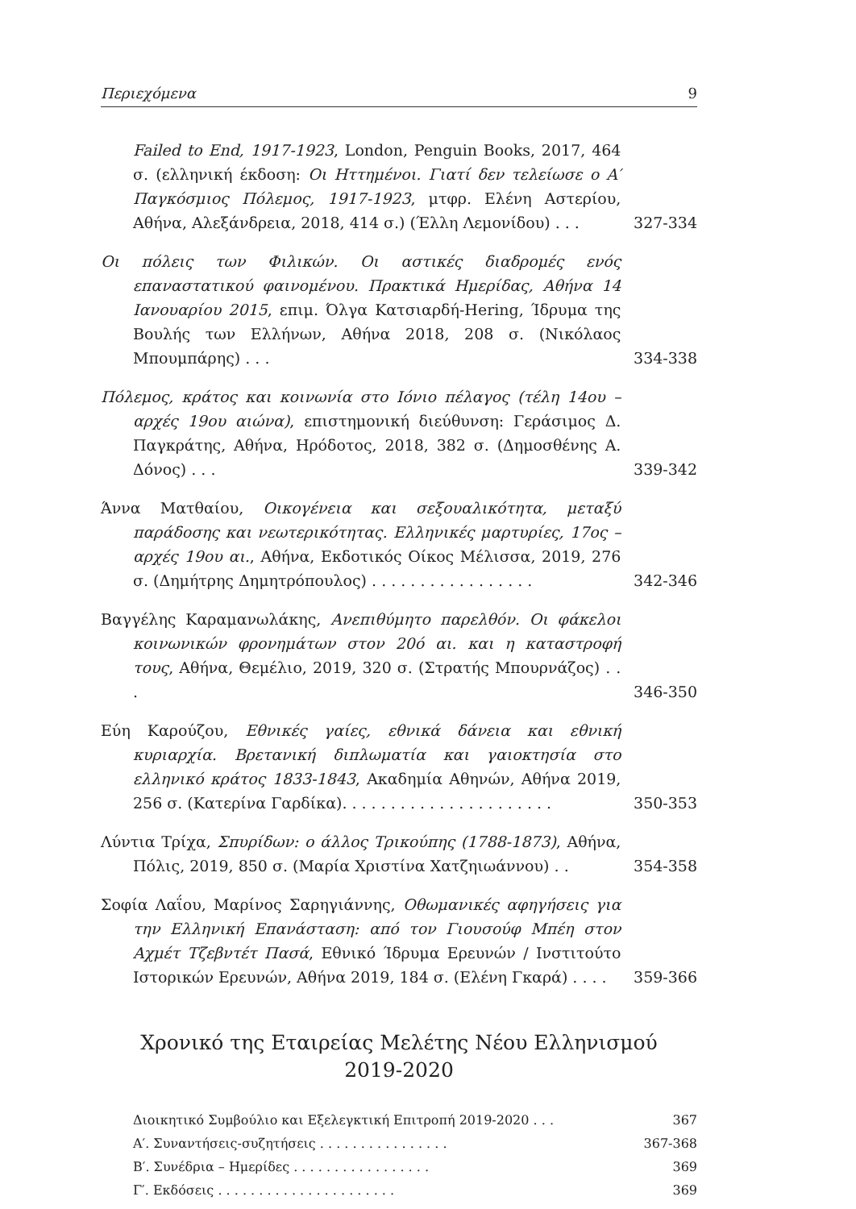Περιεχόμενα 9
Failed to End, 1917-1923, London, Penguin Books, 2017, 464 σ. (ελληνική έκδοση: Οι Ηττημένοι. Γιατί δεν τελείωσε ο Α′ Παγκόσμιος Πόλεμος, 1917-1923, μτφρ. Ελένη Αστερίου, Αθήνα, Αλεξάνδρεια, 2018, 414 σ.) (Έλλη Λεμονίδου) . . .
327-334
Οι πόλεις των Φιλικών. Οι αστικές διαδρομές ενός επαναστατικού φαινομένου. Πρακτικά Ημερίδας, Αθήνα 14 Ιανουαρίου 2015, επιμ. Όλγα Κατσιαρδή-Hering, Ίδρυμα της Βουλής των Ελλήνων, Αθήνα 2018, 208 σ. (Νικόλαος Μπουμπάρης) . . .
334-338
Πόλεμος, κράτος και κοινωνία στο Ιόνιο πέλαγος (τέλη 14ου – αρχές 19ου αιώνα), επιστημονική διεύθυνση: Γεράσιμος Δ. Παγκράτης, Αθήνα, Ηρόδοτος, 2018, 382 σ. (Δημοσθένης Α. Δόνος) . . .
339-342
Άννα Ματθαίου, Οικογένεια και σεξουαλικότητα, μεταξύ παράδοσης και νεωτερικότητας. Ελληνικές μαρτυρίες, 17ος – αρχές 19ου αι., Αθήνα, Εκδοτικός Οίκος Μέλισσα, 2019, 276 σ. (Δημήτρης Δημητρόπουλος) . . . . . . . . . . . . . . . . .
342-346
Βαγγέλης Καραμανωλάκης, Ανεπιθύμητο παρελθόν. Οι φάκελοι κοινωνικών φρονημάτων στον 20ό αι. και η καταστροφή τους, Αθήνα, Θεμέλιο, 2019, 320 σ. (Στρατής Μπουρνάζος) . . .
346-350
Εύη Καρούζου, Εθνικές γαίες, εθνικά δάνεια και εθνική κυριαρχία. Βρετανική διπλωματία και γαιοκτησία στο ελληνικό κράτος 1833-1843, Ακαδημία Αθηνών, Αθήνα 2019, 256 σ. (Κατερίνα Γαρδίκα). . . . . . . . . . . . . . . . . . . . . .
350-353
Λύντια Τρίχα, Σπυρίδων: ο άλλος Τρικούπης (1788-1873), Αθήνα, Πόλις, 2019, 850 σ. (Μαρία Χριστίνα Χατζηιωάννου) . .
354-358
Σοφία Λαΐου, Μαρίνος Σαρηγιάννης, Οθωμανικές αφηγήσεις για την Ελληνική Επανάσταση: από τον Γιουσούφ Μπέη στον Αχμέτ Τζεβντέτ Πασά, Εθνικό Ίδρυμα Ερευνών / Ινστιτούτο Ιστορικών Ερευνών, Αθήνα 2019, 184 σ. (Ελένη Γκαρά) . . . .
359-366
Χρονικό της Εταιρείας Μελέτης Νέου Ελληνισμού
2019-2020
Διοικητικό Συμβούλιο και Εξελεγκτική Επιτροπή 2019-2020 . . . 367
Α′. Συναντήσεις-συζητήσεις . . . . . . . . . . . . . . . . 367-368
Β′. Συνέδρια – Ημερίδες . . . . . . . . . . . . . . . . . 369
Γ′. Εκδόσεις . . . . . . . . . . . . . . . . . . . . . . 369